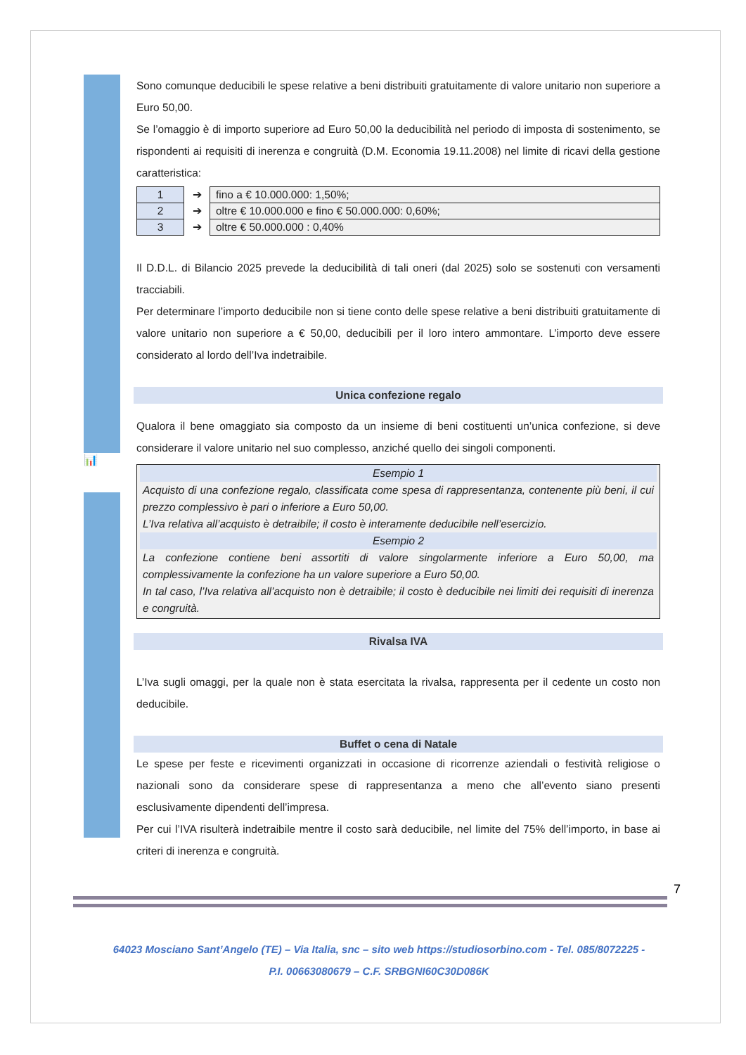📊
Sono comunque deducibili le spese relative a beni distribuiti gratuitamente di valore unitario non superiore a Euro 50,00.
Se l’omaggio è di importo superiore ad Euro 50,00 la deducibilità nel periodo di imposta di sostenimento, se rispondenti ai requisiti di inerenza e congruità (D.M. Economia 19.11.2008) nel limite di ricavi della gestione caratteristica:
| 1 | ➔ | fino a € 10.000.000: 1,50%; |
| 2 | ➔ | oltre € 10.000.000 e fino € 50.000.000: 0,60%; |
| 3 | ➔ | oltre € 50.000.000 : 0,40% |
Il D.D.L. di Bilancio 2025 prevede la deducibilità di tali oneri (dal 2025) solo se sostenuti con versamenti tracciabili.
Per determinare l’importo deducibile non si tiene conto delle spese relative a beni distribuiti gratuitamente di valore unitario non superiore a € 50,00, deducibili per il loro intero ammontare. L’importo deve essere considerato al lordo dell’Iva indetraibile.
Unica confezione regalo
Qualora il bene omaggiato sia composto da un insieme di beni costituenti un’unica confezione, si deve considerare il valore unitario nel suo complesso, anziché quello dei singoli componenti.
Esempio 1
Acquisto di una confezione regalo, classificata come spesa di rappresentanza, contenente più beni, il cui prezzo complessivo è pari o inferiore a Euro 50,00.
L’Iva relativa all’acquisto è detraibile; il costo è interamente deducibile nell’esercizio.
Esempio 2
La confezione contiene beni assortiti di valore singolarmente inferiore a Euro 50,00, ma complessivamente la confezione ha un valore superiore a Euro 50,00.
In tal caso, l’Iva relativa all’acquisto non è detraibile; il costo è deducibile nei limiti dei requisiti di inerenza e congruità.
Rivalsa IVA
L’Iva sugli omaggi, per la quale non è stata esercitata la rivalsa, rappresenta per il cedente un costo non deducibile.
Buffet o cena di Natale
Le spese per feste e ricevimenti organizzati in occasione di ricorrenze aziendali o festività religiose o nazionali sono da considerare spese di rappresentanza a meno che all’evento siano presenti esclusivamente dipendenti dell’impresa.
Per cui l’IVA risulterà indetraibile mentre il costo sarà deducibile, nel limite del 75% dell’importo, in base ai criteri di inerenza e congruità.
7
64023 Mosciano Sant’Angelo (TE) – Via Italia, snc – sito web https://studiosorbino.com - Tel. 085/8072225 -
P.I. 00663080679 – C.F. SRBGNI60C30D086K